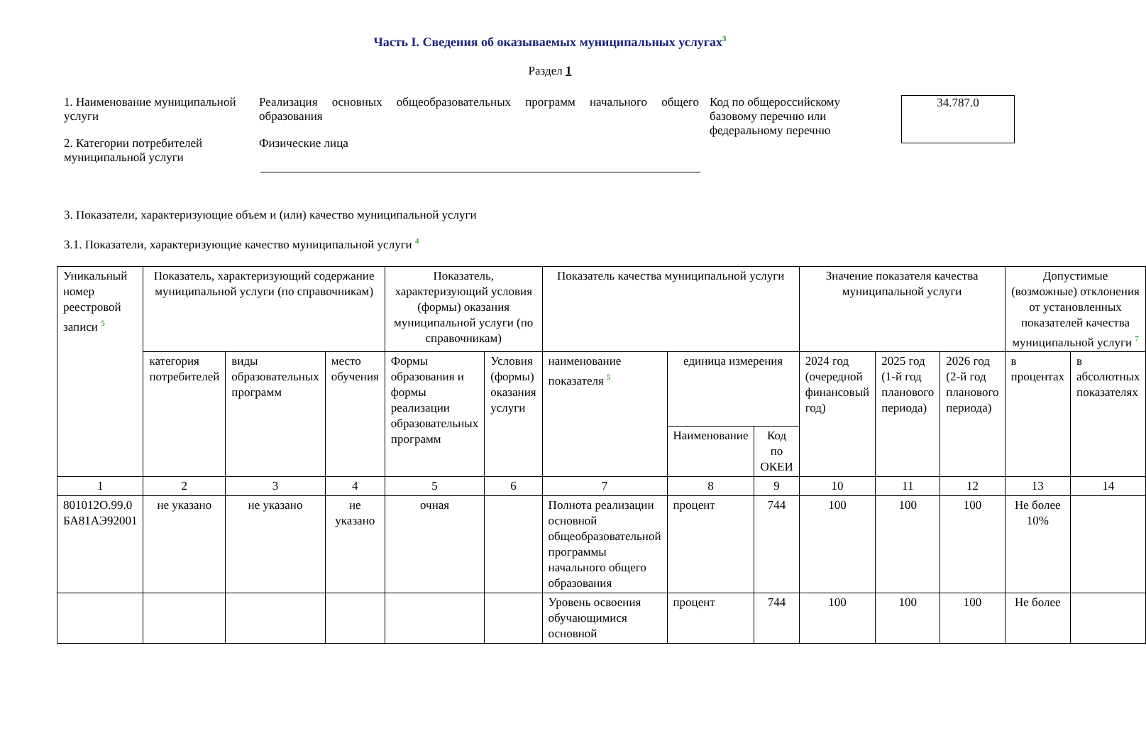Часть I. Сведения об оказываемых муниципальных услугах<sup>3</sup>
Раздел 1
1. Наименование муниципальной услуги
Реализация основных общеобразовательных программ начального общего образования
Код по общероссийскому базовому перечню или федеральному перечню
34.787.0
2. Категории потребителей муниципальной услуги
Физические лица
3. Показатели, характеризующие объем и (или) качество муниципальной услуги
3.1. Показатели, характеризующие качество муниципальной услуги <sup>4</sup>
| Уникальный номер реестровой записи <sup>5</sup> | Показатель, характеризующий содержание муниципальной услуги (по справочникам) | | | Показатель, характеризующий условия (формы) оказания муниципальной услуги (по справочникам) | | Показатель качества муниципальной услуги | | | Значение показателя качества муниципальной услуги | | | Допустимые (возможные) отклонения от установленных показателей качества муниципальной услуги <sup>7</sup> | |
| --- | --- | --- | --- | --- | --- | --- | --- | --- | --- | --- | --- | --- | --- |
| | категория потребителей | виды образовательных программ | место обучения | Формы образования и формы реализации образовательных программ | Условия (формы) оказания услуги | наименование показателя <sup>5</sup> | единица измерения | | 2024 год (очередной финансовый год) | 2025 год (1-й год планового периода) | 2026 год (2-й год планового периода) | в процентах | в абсолютных показателях |
| | | | | | | | Наименование | Код по ОКЕИ | | | | | |
| 1 | 2 | 3 | 4 | 5 | 6 | 7 | 8 | 9 | 10 | 11 | 12 | 13 | 14 |
| 801012О.99.0 БА81АЭ92001 | не указано | не указано | не указано | очная | | Полнота реализации основной общеобразовательной программы начального общего образования | процент | 744 | 100 | 100 | 100 | Не более 10% | |
| | | | | | | Уровень освоения обучающимися основной | процент | 744 | 100 | 100 | 100 | Не более | |